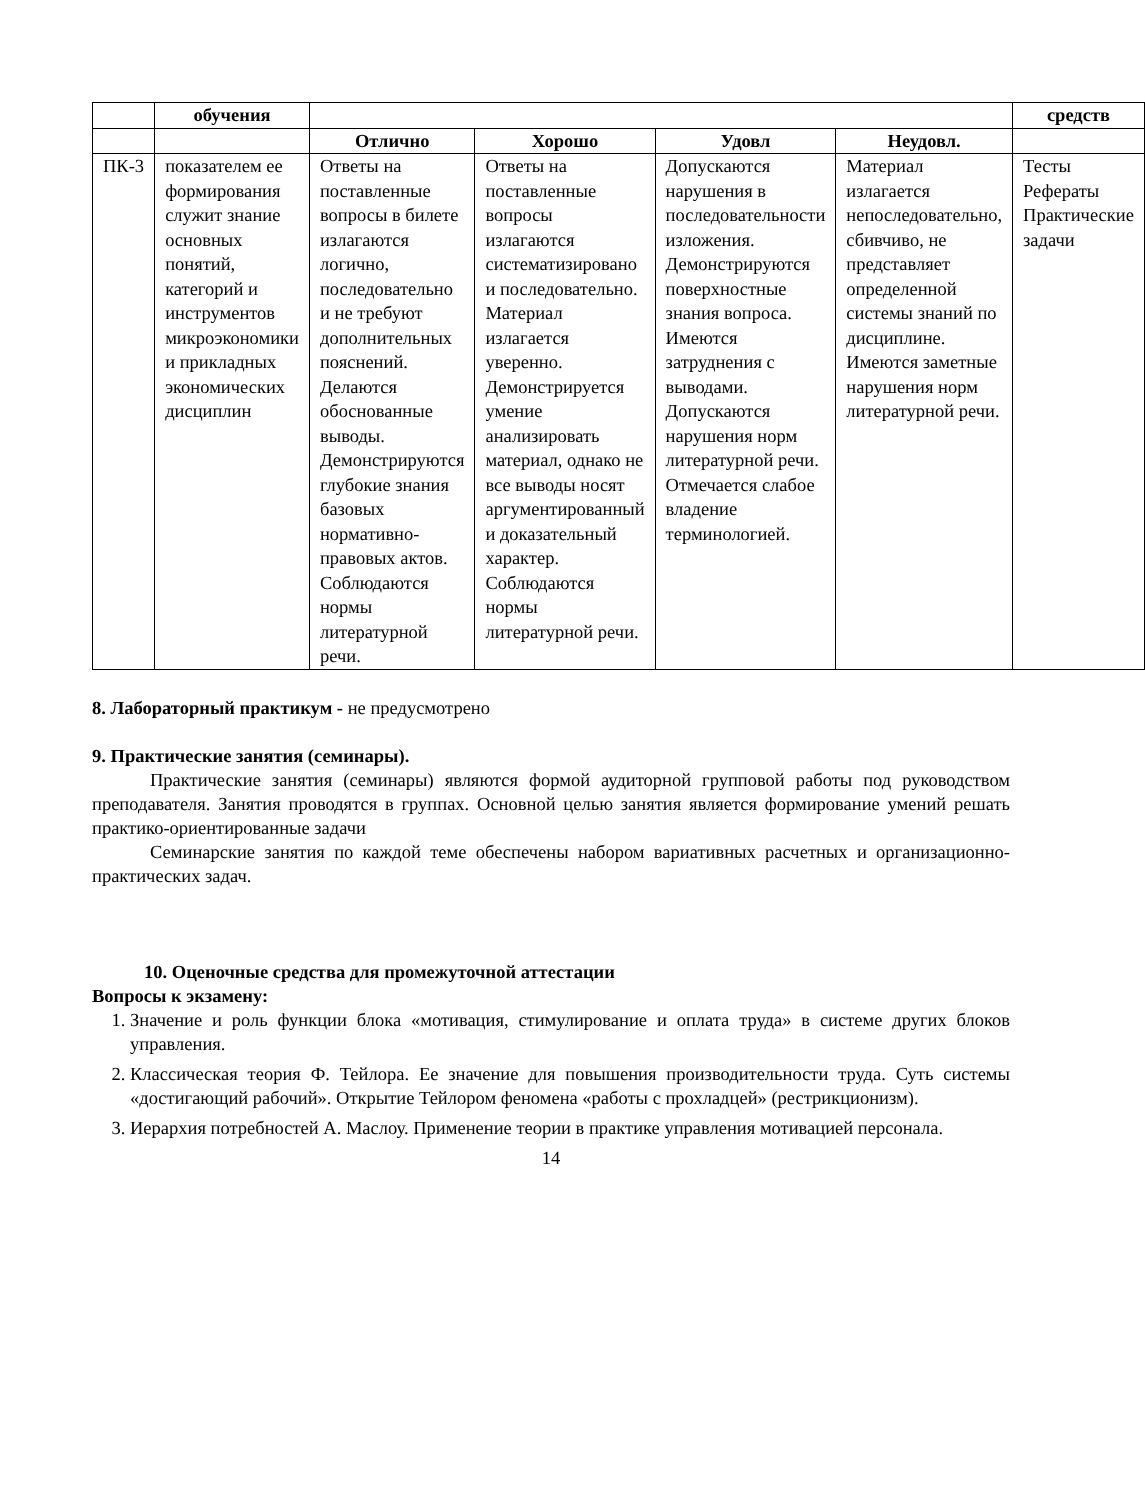| | обучения | | | | | средств |
| --- | --- | --- | --- | --- | --- | --- |
| | | Отлично | Хорошо | Удовл | Неудовл. | |
| ПК-3 | показателем ее формирования служит знание основных понятий, категорий и инструментов микроэкономики и прикладных экономических дисциплин | Ответы на поставленные вопросы в билете излагаются логично, последовательно и не требуют дополнительных пояснений. Делаются обоснованные выводы. Демонстрируются глубокие знания базовых нормативно-правовых актов. Соблюдаются нормы литературной речи. | Ответы на поставленные вопросы излагаются систематизировано и последовательно. Материал излагается уверенно. Демонстрируется умение анализировать материал, однако не все выводы носят аргументированный и доказательный характер. Соблюдаются нормы литературной речи. | Допускаются нарушения в последовательности изложения. Демонстрируются поверхностные знания вопроса. Имеются затруднения с выводами. Допускаются нарушения норм литературной речи. Отмечается слабое владение терминологией. | Материал излагается непоследовательно, сбивчиво, не представляет определенной системы знаний по дисциплине. Имеются заметные нарушения норм литературной речи. | Тесты Рефераты Практические задачи |
8. Лабораторный практикум - не предусмотрено
9. Практические занятия (семинары).
Практические занятия (семинары) являются формой аудиторной групповой работы под руководством преподавателя. Занятия проводятся в группах. Основной целью занятия является формирование умений решать практико-ориентированные задачи
Семинарские занятия по каждой теме обеспечены набором вариативных расчетных и организационно-практических задач.
10. Оценочные средства для промежуточной аттестации
Вопросы к экзамену:
1. Значение и роль функции блока «мотивация, стимулирование и оплата труда» в системе других блоков управления.
2. Классическая теория Ф. Тейлора. Ее значение для повышения производительности труда. Суть системы «достигающий рабочий». Открытие Тейлором феномена «работы с прохладцей» (рестрикционизм).
3. Иерархия потребностей А. Маслоу. Применение теории в практике управления мотивацией персонала.
14